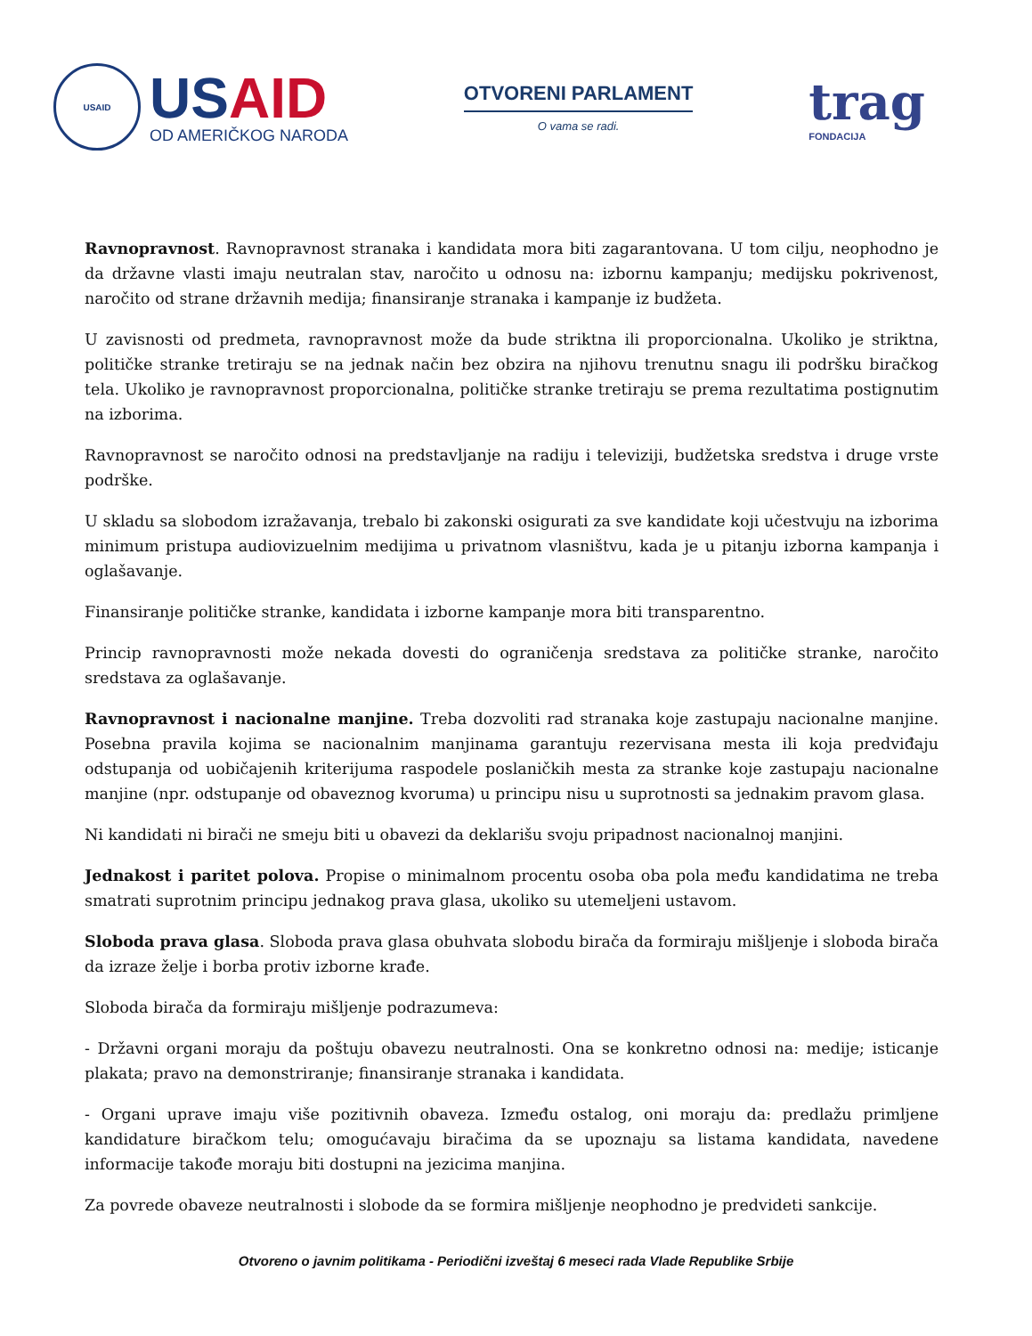USAID
US AID
OD AMERIČKOG NARODA
OTVORENI PARLAMENT
O vama se radi.
trag
FONDACIJA
Ravnopravnost. Ravnopravnost stranaka i kandidata mora biti zagarantovana. U tom cilju, neophodno je da državne vlasti imaju neutralan stav, naročito u odnosu na: izbornu kampanju; medijsku pokrivenost, naročito od strane državnih medija; finansiranje stranaka i kampanje iz budžeta.
U zavisnosti od predmeta, ravnopravnost može da bude striktna ili proporcionalna. Ukoliko je striktna, političke stranke tretiraju se na jednak način bez obzira na njihovu trenutnu snagu ili podršku biračkog tela. Ukoliko je ravnopravnost proporcionalna, političke stranke tretiraju se prema rezultatima postignutim na izborima.
Ravnopravnost se naročito odnosi na predstavljanje na radiju i televiziji, budžetska sredstva i druge vrste podrške.
U skladu sa slobodom izražavanja, trebalo bi zakonski osigurati za sve kandidate koji učestvuju na izborima minimum pristupa audiovizuelnim medijima u privatnom vlasništvu, kada je u pitanju izborna kampanja i oglašavanje.
Finansiranje političke stranke, kandidata i izborne kampanje mora biti transparentno.
Princip ravnopravnosti može nekada dovesti do ograničenja sredstava za političke stranke, naročito sredstava za oglašavanje.
Ravnopravnost i nacionalne manjine. Treba dozvoliti rad stranaka koje zastupaju nacionalne manjine. Posebna pravila kojima se nacionalnim manjinama garantuju rezervisana mesta ili koja predviđaju odstupanja od uobičajenih kriterijuma raspodele poslaničkih mesta za stranke koje zastupaju nacionalne manjine (npr. odstupanje od obaveznog kvoruma) u principu nisu u suprotnosti sa jednakim pravom glasa.
Ni kandidati ni birači ne smeju biti u obavezi da deklarišu svoju pripadnost nacionalnoj manjini.
Jednakost i paritet polova. Propise o minimalnom procentu osoba oba pola među kandidatima ne treba smatrati suprotnim principu jednakog prava glasa, ukoliko su utemeljeni ustavom.
Sloboda prava glasa. Sloboda prava glasa obuhvata slobodu birača da formiraju mišljenje i sloboda birača da izraze želje i borba protiv izborne krađe.
Sloboda birača da formiraju mišljenje podrazumeva:
- Državni organi moraju da poštuju obavezu neutralnosti. Ona se konkretno odnosi na: medije; isticanje plakata; pravo na demonstriranje; finansiranje stranaka i kandidata.
- Organi uprave imaju više pozitivnih obaveza. Između ostalog, oni moraju da: predlažu primljene kandidature biračkom telu; omogućavaju biračima da se upoznaju sa listama kandidata, navedene informacije takođe moraju biti dostupni na jezicima manjina.
Za povrede obaveze neutralnosti i slobode da se formira mišljenje neophodno je predvideti sankcije.
Otvoreno o javnim politikama - Periodični izveštaj 6 meseci rada Vlade Republike Srbije